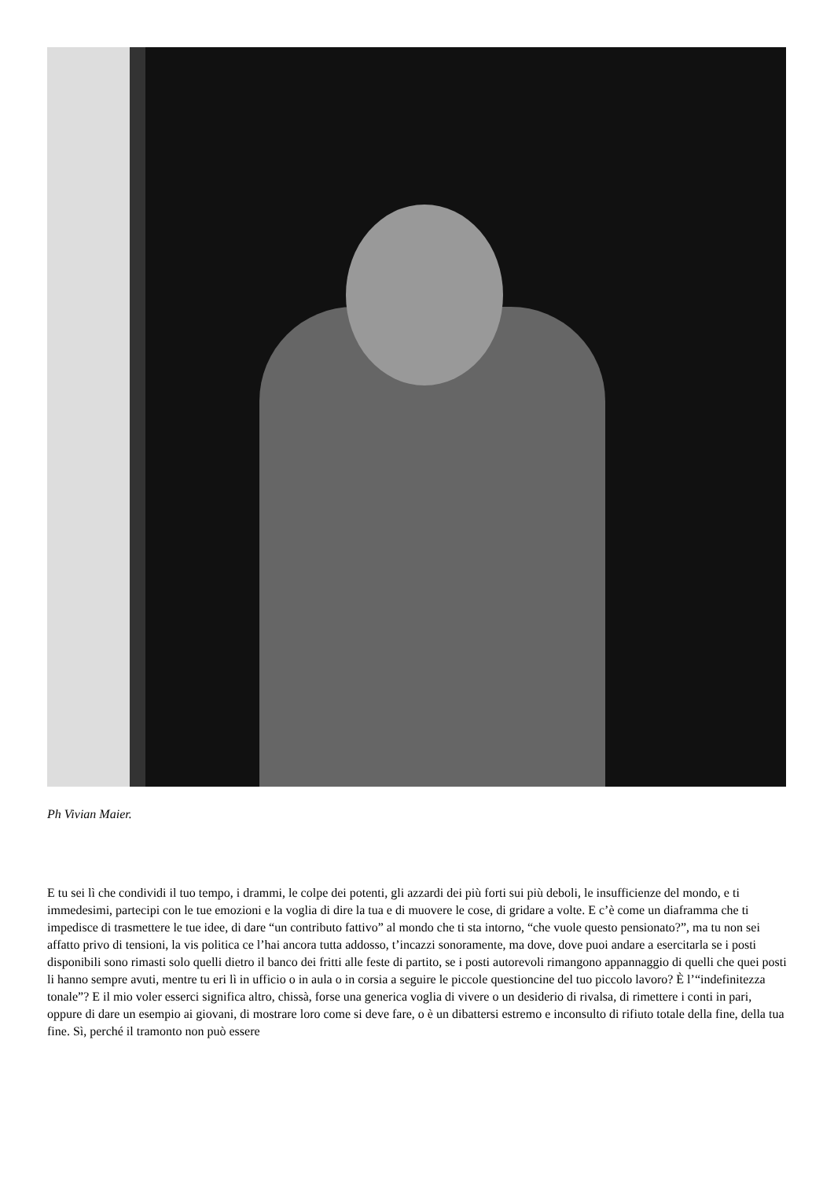Ph Vivian Maier.
E tu sei lì che condividi il tuo tempo, i drammi, le colpe dei potenti, gli azzardi dei più forti sui più deboli, le insufficienze del mondo, e ti immedesimi, partecipi con le tue emozioni e la voglia di dire la tua e di muovere le cose, di gridare a volte. E c’è come un diaframma che ti impedisce di trasmettere le tue idee, di dare “un contributo fattivo” al mondo che ti sta intorno, “che vuole questo pensionato?”, ma tu non sei affatto privo di tensioni, la vis politica ce l’hai ancora tutta addosso, t’incazzi sonoramente, ma dove, dove puoi andare a esercitarla se i posti disponibili sono rimasti solo quelli dietro il banco dei fritti alle feste di partito, se i posti autorevoli rimangono appannaggio di quelli che quei posti li hanno sempre avuti, mentre tu eri lì in ufficio o in aula o in corsia a seguire le piccole questioncine del tuo piccolo lavoro? È l’“indefinitezza tonale”? E il mio voler esserci significa altro, chissà, forse una generica voglia di vivere o un desiderio di rivalsa, di rimettere i conti in pari, oppure di dare un esempio ai giovani, di mostrare loro come si deve fare, o è un dibattersi estremo e inconsulto di rifiuto totale della fine, della tua fine. Sì, perché il tramonto non può essere